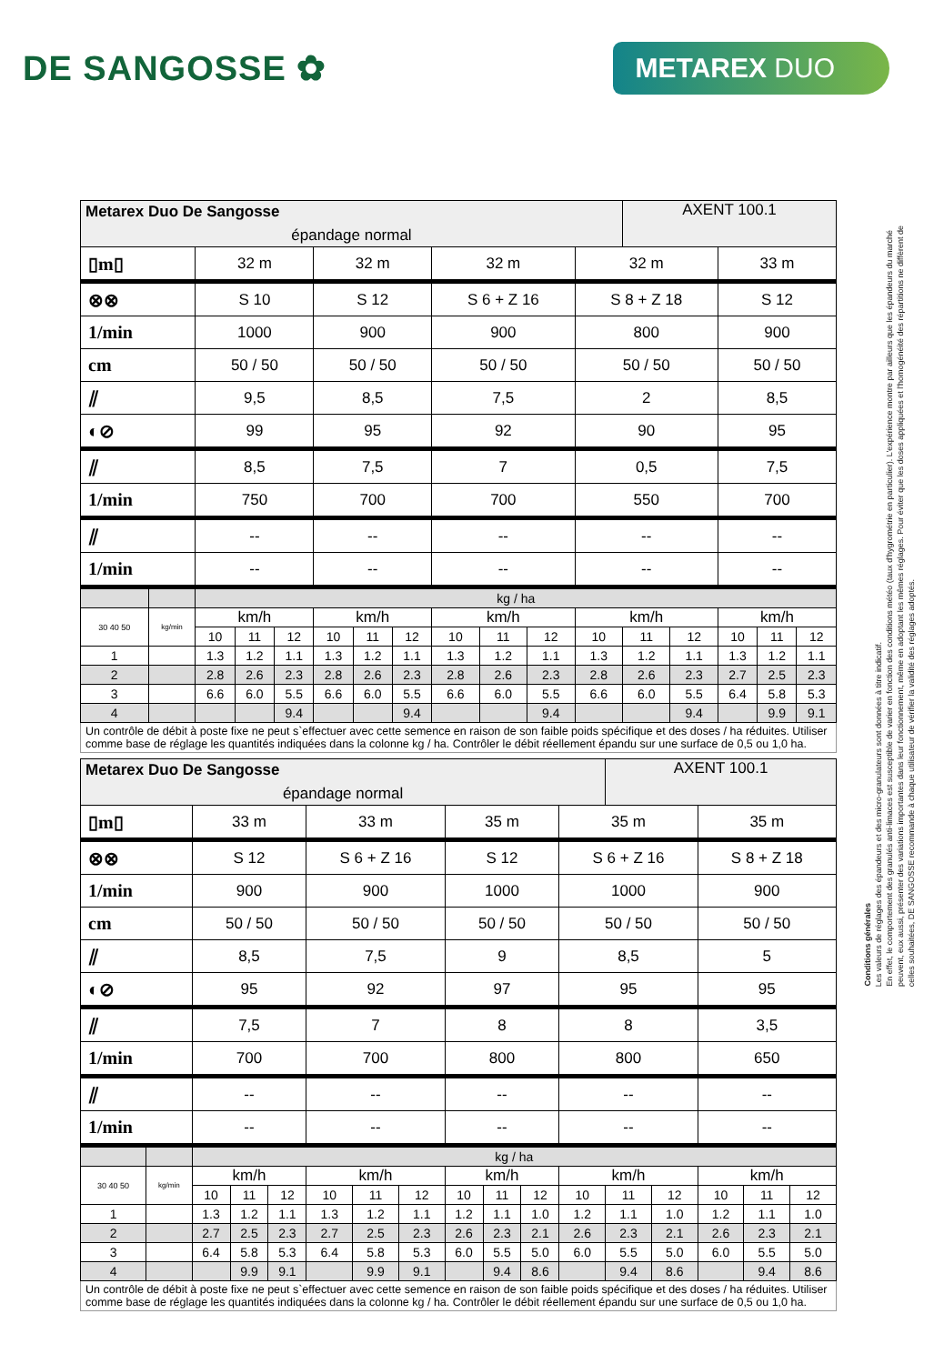DE SANGOSSE ✿
METAREX DUO
| Metarex Duo De Sangosse épandage normal | | | | | | | | | | | | AXENT 100.1 | | | | |
| ▯m▯ | | 32 m | | | 32 m | | | 32 m | | | 32 m | | | 33 m | | |
| ⊗⊗ | | S 10 | | | S 12 | | | S 6 + Z 16 | | | S 8 + Z 18 | | | S 12 | | |
| 1/min | | 1000 | | | 900 | | | 900 | | | 800 | | | 900 | | |
| cm | | 50 / 50 | | | 50 / 50 | | | 50 / 50 | | | 50 / 50 | | | 50 / 50 | | |
| ⫽ | | 9,5 | | | 8,5 | | | 7,5 | | | 2 | | | 8,5 | | |
| ◐⊘ | | 99 | | | 95 | | | 92 | | | 90 | | | 95 | | |
| ⫽ | | 8,5 | | | 7,5 | | | 7 | | | 0,5 | | | 7,5 | | |
| 1/min | | 750 | | | 700 | | | 700 | | | 550 | | | 700 | | |
| ⫽ | | -- | | | -- | | | -- | | | -- | | | -- | | |
| 1/min | | -- | | | -- | | | -- | | | -- | | | -- | | |
| | | kg / ha | | | | | | | | | | | | | | |
| 30 40 50 | kg/min | km/h | | | km/h | | | km/h | | | km/h | | | km/h | | |
| | | 10 | 11 | 12 | 10 | 11 | 12 | 10 | 11 | 12 | 10 | 11 | 12 | 10 | 11 | 12 |
| 1 | | 1.3 | 1.2 | 1.1 | 1.3 | 1.2 | 1.1 | 1.3 | 1.2 | 1.1 | 1.3 | 1.2 | 1.1 | 1.3 | 1.2 | 1.1 |
| 2 | | 2.8 | 2.6 | 2.3 | 2.8 | 2.6 | 2.3 | 2.8 | 2.6 | 2.3 | 2.8 | 2.6 | 2.3 | 2.7 | 2.5 | 2.3 |
| 3 | | 6.6 | 6.0 | 5.5 | 6.6 | 6.0 | 5.5 | 6.6 | 6.0 | 5.5 | 6.6 | 6.0 | 5.5 | 6.4 | 5.8 | 5.3 |
| 4 | | | | 9.4 | | | 9.4 | | | 9.4 | | | 9.4 | | 9.9 | 9.1 |
| Un contrôle de débit à poste fixe ne peut s`effectuer avec cette semence en raison de son faible poids spécifique et des doses / ha réduites. Utiliser comme base de réglage les quantités indiquées dans la colonne kg / ha. Contrôler le débit réellement épandu sur une surface de 0,5 ou 1,0 ha. | | | | | | | | | | | | | | | | |
| Metarex Duo De Sangosse épandage normal | | | | | | | | | | | | AXENT 100.1 | | | | |
| ▯m▯ | | 33 m | | | 33 m | | | 35 m | | | 35 m | | | 35 m | | |
| ⊗⊗ | | S 12 | | | S 6 + Z 16 | | | S 12 | | | S 6 + Z 16 | | | S 8 + Z 18 | | |
| 1/min | | 900 | | | 900 | | | 1000 | | | 1000 | | | 900 | | |
| cm | | 50 / 50 | | | 50 / 50 | | | 50 / 50 | | | 50 / 50 | | | 50 / 50 | | |
| ⫽ | | 8,5 | | | 7,5 | | | 9 | | | 8,5 | | | 5 | | |
| ◐⊘ | | 95 | | | 92 | | | 97 | | | 95 | | | 95 | | |
| ⫽ | | 7,5 | | | 7 | | | 8 | | | 8 | | | 3,5 | | |
| 1/min | | 700 | | | 700 | | | 800 | | | 800 | | | 650 | | |
| ⫽ | | -- | | | -- | | | -- | | | -- | | | -- | | |
| 1/min | | -- | | | -- | | | -- | | | -- | | | -- | | |
| | | kg / ha | | | | | | | | | | | | | | |
| 30 40 50 | kg/min | km/h | | | km/h | | | km/h | | | km/h | | | km/h | | |
| | | 10 | 11 | 12 | 10 | 11 | 12 | 10 | 11 | 12 | 10 | 11 | 12 | 10 | 11 | 12 |
| 1 | | 1.3 | 1.2 | 1.1 | 1.3 | 1.2 | 1.1 | 1.2 | 1.1 | 1.0 | 1.2 | 1.1 | 1.0 | 1.2 | 1.1 | 1.0 |
| 2 | | 2.7 | 2.5 | 2.3 | 2.7 | 2.5 | 2.3 | 2.6 | 2.3 | 2.1 | 2.6 | 2.3 | 2.1 | 2.6 | 2.3 | 2.1 |
| 3 | | 6.4 | 5.8 | 5.3 | 6.4 | 5.8 | 5.3 | 6.0 | 5.5 | 5.0 | 6.0 | 5.5 | 5.0 | 6.0 | 5.5 | 5.0 |
| 4 | | | 9.9 | 9.1 | | 9.9 | 9.1 | | 9.4 | 8.6 | | 9.4 | 8.6 | | 9.4 | 8.6 |
| Un contrôle de débit à poste fixe ne peut s`effectuer avec cette semence en raison de son faible poids spécifique et des doses / ha réduites. Utiliser comme base de réglage les quantités indiquées dans la colonne kg / ha. Contrôler le débit réellement épandu sur une surface de 0,5 ou 1,0 ha. | | | | | | | | | | | | | | | | |
Conditions générales
Les valeurs de réglages des épandeurs et des micro-granulateurs sont données à titre indicatif.
En effet, le comportement des granulés anti-limaces est susceptible de varier en fonction des conditions météo (taux d'hygrométrie en particulier). L'expérience montre par ailleurs que les épandeurs du marché
peuvent, eux aussi, présenter des variations importantes dans leur fonctionnement, même en adoptant les mêmes réglages. Pour éviter que les doses appliquées et l'homogénéité des répartitions ne diffèrent de
celles souhaitées, DE SANGOSSE recommande à chaque utilisateur de vérifier la validité des réglages adoptés.